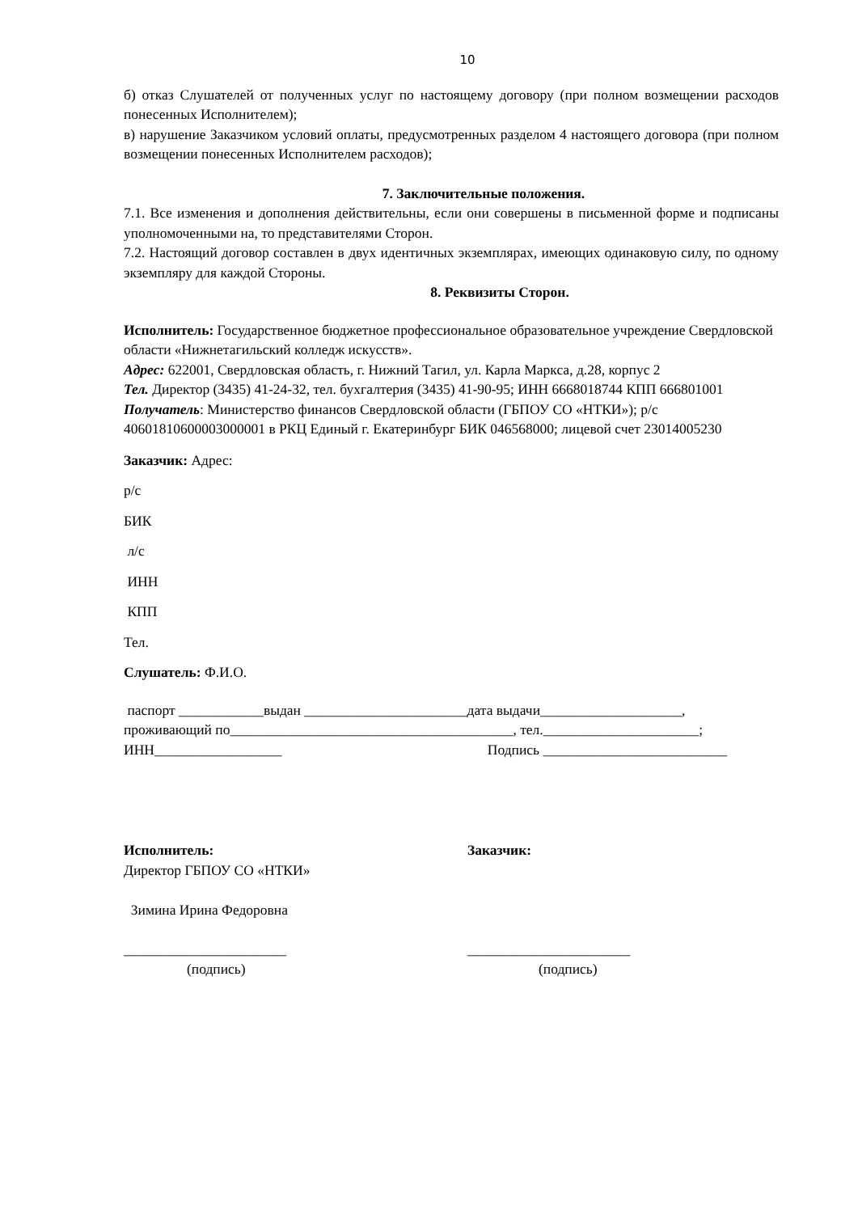10
б) отказ Слушателей от полученных услуг по настоящему договору (при полном возмещении расходов понесенных Исполнителем);
в) нарушение Заказчиком условий оплаты, предусмотренных разделом 4 настоящего договора (при полном возмещении понесенных Исполнителем расходов);
7. Заключительные положения.
7.1. Все изменения и дополнения действительны, если они совершены в письменной форме и подписаны уполномоченными на, то представителями Сторон.
7.2. Настоящий договор составлен в двух идентичных экземплярах, имеющих одинаковую силу, по одному экземпляру для каждой Стороны.
8. Реквизиты Сторон.
Исполнитель: Государственное бюджетное профессиональное образовательное учреждение Свердловской области «Нижнетагильский колледж искусств».
Адрес: 622001, Свердловская область, г. Нижний Тагил, ул. Карла Маркса, д.28, корпус 2
Тел. Директор (3435) 41-24-32, тел. бухгалтерия (3435) 41-90-95; ИНН 6668018744 КПП 666801001
Получатель: Министерство финансов Свердловской области (ГБПОУ СО «НТКИ»); р/с 40601810600003000001 в РКЦ Единый г. Екатеринбург БИК 046568000; лицевой счет 23014005230
Заказчик: Адрес:
р/с
БИК
л/с
ИНН
КПП
Тел.
Слушатель: Ф.И.О.
паспорт ____________выдан _______________________дата выдачи____________________,
проживающий по________________________________________, тел.______________________;
ИНН__________________ Подпись __________________________
Исполнитель:
Директор ГБПОУ СО «НТКИ»
Зимина Ирина Федоровна
_______________________
(подпись)
Заказчик:
_______________________
(подпись)